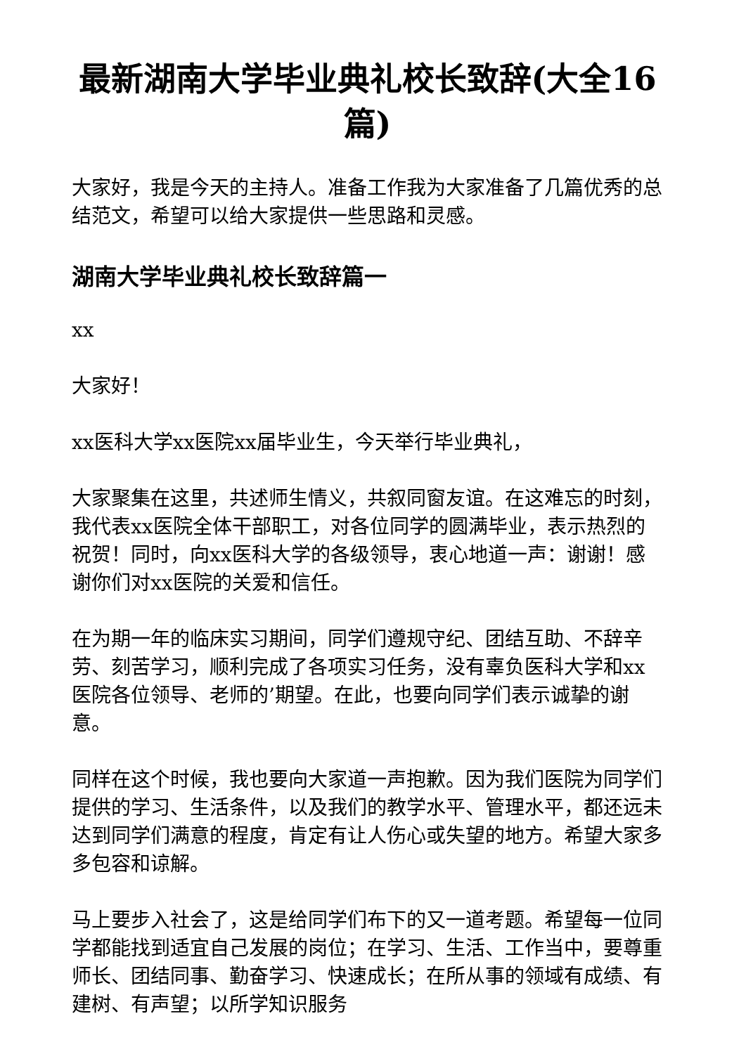最新湖南大学毕业典礼校长致辞(大全16篇)
大家好，我是今天的主持人。准备工作我为大家准备了几篇优秀的总结范文，希望可以给大家提供一些思路和灵感。
湖南大学毕业典礼校长致辞篇一
xx
大家好！
xx医科大学xx医院xx届毕业生，今天举行毕业典礼，
大家聚集在这里，共述师生情义，共叙同窗友谊。在这难忘的时刻，我代表xx医院全体干部职工，对各位同学的圆满毕业，表示热烈的祝贺！同时，向xx医科大学的各级领导，衷心地道一声：谢谢！感谢你们对xx医院的关爱和信任。
在为期一年的临床实习期间，同学们遵规守纪、团结互助、不辞辛劳、刻苦学习，顺利完成了各项实习任务，没有辜负医科大学和xx医院各位领导、老师的’期望。在此，也要向同学们表示诚挚的谢意。
同样在这个时候，我也要向大家道一声抱歉。因为我们医院为同学们提供的学习、生活条件，以及我们的教学水平、管理水平，都还远未达到同学们满意的程度，肯定有让人伤心或失望的地方。希望大家多多包容和谅解。
马上要步入社会了，这是给同学们布下的又一道考题。希望每一位同学都能找到适宜自己发展的岗位；在学习、生活、工作当中，要尊重师长、团结同事、勤奋学习、快速成长；在所从事的领域有成绩、有建树、有声望；以所学知识服务